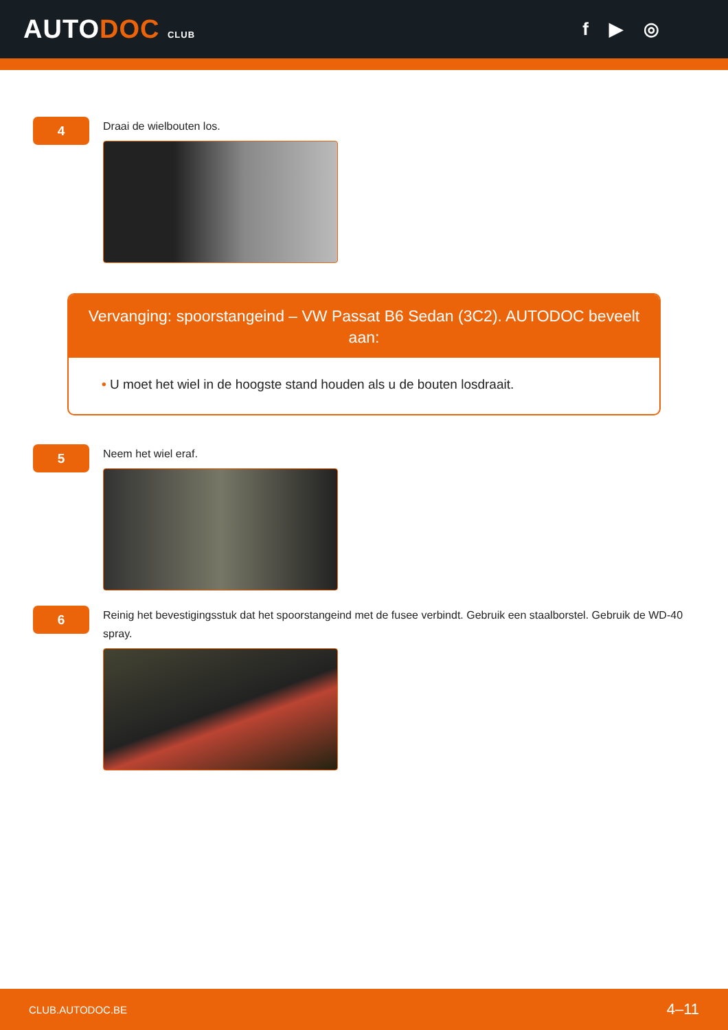AUTODOC CLUB
f ▶ ◎
4
Draai de wielbouten los.
Vervanging: spoorstangeind – VW Passat B6 Sedan (3C2). AUTODOC beveelt aan:
• U moet het wiel in de hoogste stand houden als u de bouten losdraait.
5
Neem het wiel eraf.
6
Reinig het bevestigingsstuk dat het spoorstangeind met de fusee verbindt. Gebruik een staalborstel. Gebruik de WD-40 spray.
CLUB.AUTODOC.BE 4–11